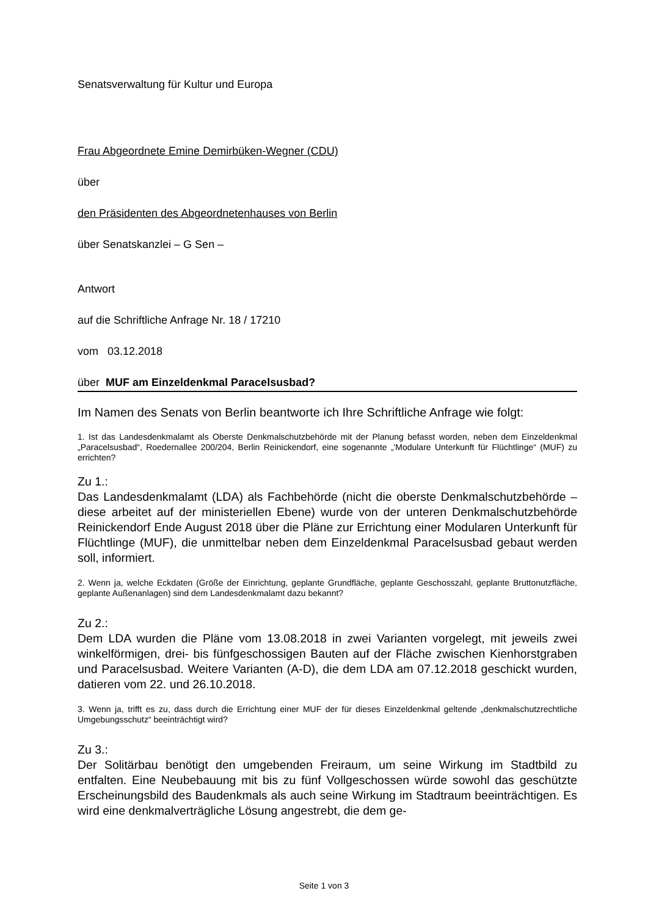Senatsverwaltung für Kultur und Europa
Frau Abgeordnete Emine Demirbüken-Wegner (CDU)
über
den Präsidenten des Abgeordnetenhauses von Berlin
über Senatskanzlei – G Sen –
Antwort
auf die Schriftliche Anfrage Nr. 18 / 17210
vom 03.12.2018
über MUF am Einzeldenkmal Paracelsusbad?
Im Namen des Senats von Berlin beantworte ich Ihre Schriftliche Anfrage wie folgt:
1. Ist das Landesdenkmalamt als Oberste Denkmalschutzbehörde mit der Planung befasst worden, neben dem Einzeldenkmal „Paracelsusbad“, Roedernallee 200/204, Berlin Reinickendorf, eine sogenannte „'Modulare Unterkunft für Flüchtlinge“ (MUF) zu errichten?
Zu 1.:
Das Landesdenkmalamt (LDA) als Fachbehörde (nicht die oberste Denkmalschutzbehörde – diese arbeitet auf der ministeriellen Ebene) wurde von der unteren Denkmalschutzbehörde Reinickendorf Ende August 2018 über die Pläne zur Errichtung einer Modularen Unterkunft für Flüchtlinge (MUF), die unmittelbar neben dem Einzeldenkmal Paracelsusbad gebaut werden soll, informiert.
2. Wenn ja, welche Eckdaten (Größe der Einrichtung, geplante Grundfläche, geplante Geschosszahl, geplante Bruttonutzfläche, geplante Außenanlagen) sind dem Landesdenkmalamt dazu bekannt?
Zu 2.:
Dem LDA wurden die Pläne vom 13.08.2018 in zwei Varianten vorgelegt, mit jeweils zwei winkelförmigen, drei- bis fünfgeschossigen Bauten auf der Fläche zwischen Kienhorstgraben und Paracelsusbad. Weitere Varianten (A-D), die dem LDA am 07.12.2018 geschickt wurden, datieren vom 22. und 26.10.2018.
3. Wenn ja, trifft es zu, dass durch die Errichtung einer MUF der für dieses Einzeldenkmal geltende „denkmalschutzrechtliche Umgebungsschutz“ beeinträchtigt wird?
Zu 3.:
Der Solitärbau benötigt den umgebenden Freiraum, um seine Wirkung im Stadtbild zu entfalten. Eine Neubebauung mit bis zu fünf Vollgeschossen würde sowohl das geschützte Erscheinungsbild des Baudenkmals als auch seine Wirkung im Stadtraum beeinträchtigen. Es wird eine denkmalverträgliche Lösung angestrebt, die dem ge-
Seite 1 von 3